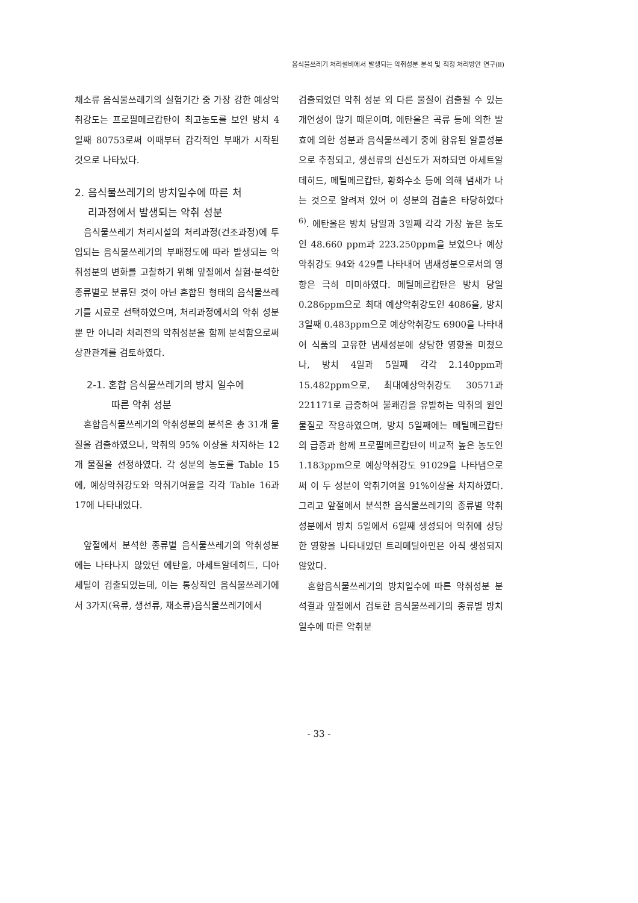음식물쓰레기 처리설비에서 발생되는 악취성분 분석 및 적정 처리방안 연구(II)
채소류 음식물쓰레기의 실험기간 중 가장 강한 예상악취강도는 프로필메르캅탄이 최고농도를 보인 방치 4일째 80753로써 이때부터 감각적인 부패가 시작된 것으로 나타났다.
2. 음식물쓰레기의 방치일수에 따른 처
리과정에서 발생되는 악취 성분
음식물쓰레기 처리시설의 처리과정(건조과정)에 투입되는 음식물쓰레기의 부패정도에 따라 발생되는 악취성분의 변화를 고찰하기 위해 앞절에서 실험·분석한 종류별로 분류된 것이 아닌 혼합된 형태의 음식물쓰레기를 시료로 선택하였으며, 처리과정에서의 악취 성분 뿐 만 아니라 처리전의 악취성분을 함께 분석함으로써 상관관계를 검토하였다.
2-1. 혼합 음식물쓰레기의 방치 일수에
따른 악취 성분
혼합음식물쓰레기의 악취성분의 분석은 총 31개 물질을 검출하였으나, 악취의 95% 이상을 차지하는 12개 물질을 선정하였다. 각 성분의 농도를 Table 15에, 예상악취강도와 악취기여율을 각각 Table 16과 17에 나타내었다.
앞절에서 분석한 종류별 음식물쓰레기의 악취성분에는 나타나지 않았던 에탄올, 아세트알데히드, 디아세틸이 검출되었는데, 이는 통상적인 음식물쓰레기에서 3가지(육류, 생선류, 채소류)음식물쓰레기에서
검출되었던 악취 성분 외 다른 물질이 검출될 수 있는 개연성이 많기 때문이며, 에탄올은 곡류 등에 의한 발효에 의한 성분과 음식물쓰레기 중에 함유된 알콜성분으로 추정되고, 생선류의 신선도가 저하되면 아세트알데히드, 메틸메르캅탄, 황화수소 등에 의해 냄새가 나는 것으로 알려져 있어 이 성분의 검출은 타당하였다<sup>6)</sup>. 에탄올은 방치 당일과 3일째 각각 가장 높은 농도인 48.660 ppm과 223.250ppm을 보였으나 예상악취강도 94와 429를 나타내어 냄새성분으로서의 영향은 극히 미미하였다. 메틸메르캅탄은 방치 당일 0.286ppm으로 최대 예상악취강도인 4086을, 방치 3일째 0.483ppm으로 예상악취강도 6900을 나타내어 식품의 고유한 냄새성분에 상당한 영향을 미쳤으나, 방치 4일과 5일째 각각 2.140ppm과 15.482ppm으로, 최대예상악취강도 30571과 221171로 급증하여 불쾌감을 유발하는 악취의 원인물질로 작용하였으며, 방치 5일째에는 메틸메르캅탄의 급증과 함께 프로필메르캅탄이 비교적 높은 농도인 1.183ppm으로 예상악취강도 91029을 나타냄으로써 이 두 성분이 악취기여율 91%이상을 차지하였다. 그리고 앞절에서 분석한 음식물쓰레기의 종류별 악취성분에서 방치 5일에서 6일째 생성되어 악취에 상당한 영향을 나타내었던 트리메틸아민은 아직 생성되지 않았다.
혼합음식물쓰레기의 방치일수에 따른 악취성분 분석결과 앞절에서 검토한 음식물쓰레기의 종류별 방치일수에 따른 악취분
- 33 -